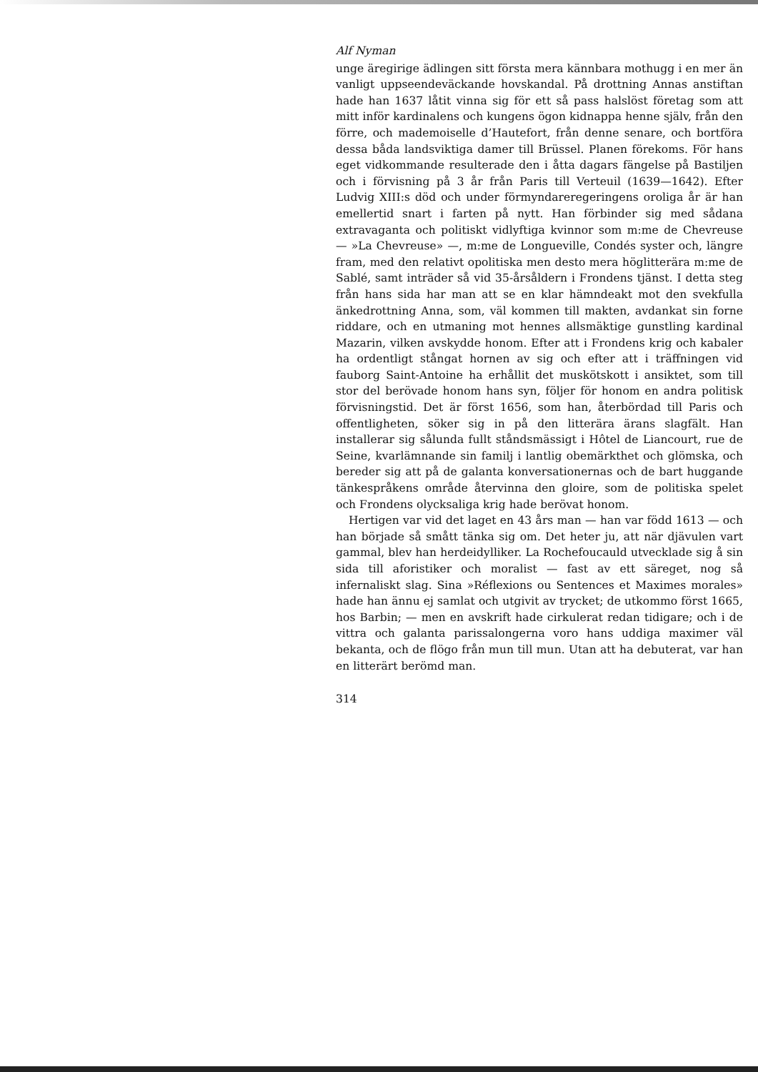Alf Nyman
unge äregirige ädlingen sitt första mera kännbara mothugg i en mer än vanligt uppseendeväckande hovskandal. På drottning Annas anstiftan hade han 1637 låtit vinna sig för ett så pass halslöst företag som att mitt inför kardinalens och kungens ögon kidnappa henne själv, från den förre, och mademoiselle d’Hautefort, från denne senare, och bortföra dessa båda landsviktiga damer till Brüssel. Planen förekoms. För hans eget vidkommande resulterade den i åtta dagars fängelse på Bastiljen och i förvisning på 3 år från Paris till Verteuil (1639—1642). Efter Ludvig XIII:s död och under förmyndareregeringens oroliga år är han emellertid snart i farten på nytt. Han förbinder sig med sådana extravaganta och politiskt vidlyftiga kvinnor som m:me de Chevreuse — »La Chevreuse» —, m:me de Longueville, Condés syster och, längre fram, med den relativt opolitiska men desto mera höglitterära m:me de Sablé, samt inträder så vid 35-årsåldern i Frondens tjänst. I detta steg från hans sida har man att se en klar hämndeakt mot den svekfulla änkedrottning Anna, som, väl kommen till makten, avdankat sin forne riddare, och en utmaning mot hennes allsmäktige gunstling kardinal Mazarin, vilken avskydde honom. Efter att i Frondens krig och kabaler ha ordentligt stångat hornen av sig och efter att i träffningen vid fauborg Saint-Antoine ha erhållit det muskötskott i ansiktet, som till stor del berövade honom hans syn, följer för honom en andra politisk förvisningstid. Det är först 1656, som han, återbördad till Paris och offentligheten, söker sig in på den litterära ärans slagfält. Han installerar sig sålunda fullt ståndsmässigt i Hôtel de Liancourt, rue de Seine, kvarlämnande sin familj i lantlig obemärkthet och glömska, och bereder sig att på de galanta konversationernas och de bart huggande tänkespråkens område återvinna den gloire, som de politiska spelet och Frondens olycksaliga krig hade berövat honom.
Hertigen var vid det laget en 43 års man — han var född 1613 — och han började så smått tänka sig om. Det heter ju, att när djävulen vart gammal, blev han herdeidylliker. La Rochefoucauld utvecklade sig å sin sida till aforistiker och moralist — fast av ett säreget, nog så infernaliskt slag. Sina »Réflexions ou Sentences et Maximes morales» hade han ännu ej samlat och utgivit av trycket; de utkommo först 1665, hos Barbin; — men en avskrift hade cirkulerat redan tidigare; och i de vittra och galanta parissalongerna voro hans uddiga maximer väl bekanta, och de flögo från mun till mun. Utan att ha debuterat, var han en litterärt berömd man.
314